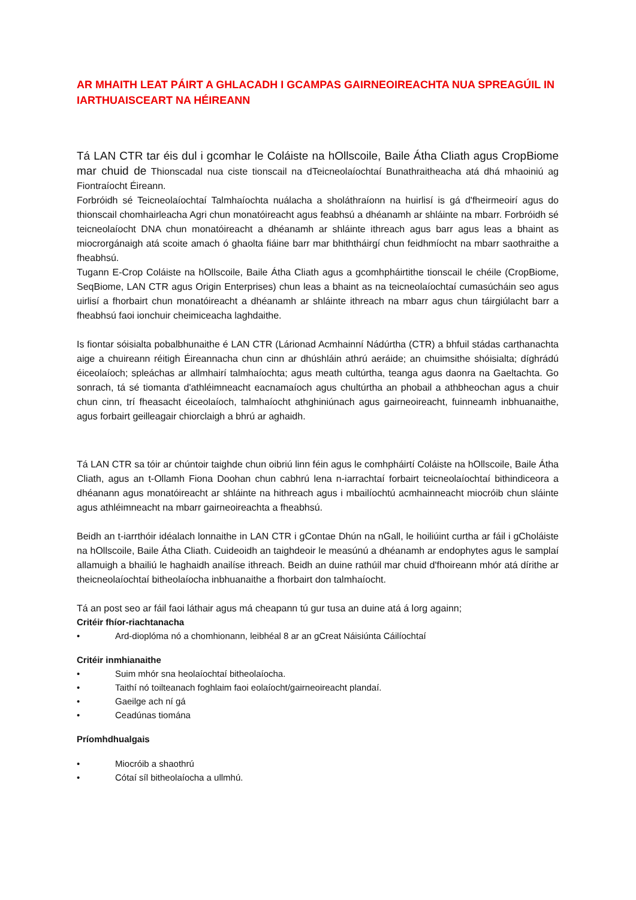AR MHAITH LEAT PÁIRT A GHLACADH I GCAMPAS GAIRNEOIREACHTA NUA SPREAGÚIL IN IARTHUAISCEART NA HÉIREANN
Tá LAN CTR tar éis dul i gcomhar le Coláiste na hOllscoile, Baile Átha Cliath agus CropBiome mar chuid de Thionscadal nua ciste tionscail na dTeicneolaíochtaí Bunathraitheacha atá dhá mhaoiniú ag Fiontraíocht Éireann.
Forbróidh sé Teicneolaíochtaí Talmhaíochta nuálacha a sholáthraíonn na huirlisí is gá d'fheirmeoirí agus do thionscail chomhairleacha Agri chun monatóireacht agus feabhsú a dhéanamh ar shláinte na mbarr. Forbróidh sé teicneolaíocht DNA chun monatóireacht a dhéanamh ar shláinte ithreach agus barr agus leas a bhaint as miocrorgánaigh atá scoite amach ó ghaolta fiáine barr mar bhiththáirgí chun feidhmíocht na mbarr saothraithe a fheabhsú.
Tugann E-Crop Coláiste na hOllscoile, Baile Átha Cliath agus a gcomhpháirtithe tionscail le chéile (CropBiome, SeqBiome, LAN CTR agus Origin Enterprises) chun leas a bhaint as na teicneolaíochtaí cumasúcháin seo agus uirlisí a fhorbairt chun monatóireacht a dhéanamh ar shláinte ithreach na mbarr agus chun táirgiúlacht barr a fheabhsú faoi ionchuir cheimiceacha laghdaithe.
Is fiontar sóisialta pobalbhunaithe é LAN CTR (Lárionad Acmhainní Nádúrtha (CTR) a bhfuil stádas carthanachta aige a chuireann réitigh Éireannacha chun cinn ar dhúshláin athrú aeráide; an chuimsithe shóisialta; díghrádú éiceolaíoch; spleáchas ar allmhairí talmhaíochta; agus meath cultúrtha, teanga agus daonra na Gaeltachta. Go sonrach, tá sé tiomanta d'athléimneacht eacnamaíoch agus chultúrtha an phobail a athbheochan agus a chuir chun cinn, trí fheasacht éiceolaíoch, talmhaíocht athghiniúnach agus gairneoireacht, fuinneamh inbhuanaithe, agus forbairt geilleagair chiorclaigh a bhrú ar aghaidh.
Tá LAN CTR sa tóir ar chúntoir taighde chun oibriú linn féin agus le comhpháirtí Coláiste na hOllscoile, Baile Átha Cliath, agus an t-Ollamh Fiona Doohan chun cabhrú lena n-iarrachtaí forbairt teicneolaíochtaí bithindiceora a dhéanann agus monatóireacht ar shláinte na hithreach agus i mbailíochtú acmhainneacht miocróib chun sláinte agus athléimneacht na mbarr gairneoireachta a fheabhsú.
Beidh an t-iarrthóir idéalach lonnaithe in LAN CTR i gContae Dhún na nGall, le hoiliúint curtha ar fáil i gCholáiste na hOllscoile, Baile Átha Cliath. Cuideoidh an taighdeoir le measúnú a dhéanamh ar endophytes agus le samplaí allamuigh a bhailiú le haghaidh anailíse ithreach. Beidh an duine rathúil mar chuid d'fhoireann mhór atá dírithe ar theicneolaíochtaí bitheolaíocha inbhuanaithe a fhorbairt don talmhaíocht.
Tá an post seo ar fáil faoi láthair agus má cheapann tú gur tusa an duine atá á lorg againn;
Critéir fhíor-riachtanacha
• Ard-dioplóma nó a chomhionann, leibhéal 8 ar an gCreat Náisiúnta Cáilíochtaí
Critéir inmhianaithe
• Suim mhór sna heolaíochtaí bitheolaíocha.
• Taithí nó toilteanach foghlaim faoi eolaíocht/gairneoireacht plandaí.
• Gaeilge ach ní gá
• Ceadúnas tiomána
Príomhdhualgais
• Miocróib a shaothrú
• Cótaí síl bitheolaíocha a ullmhú.